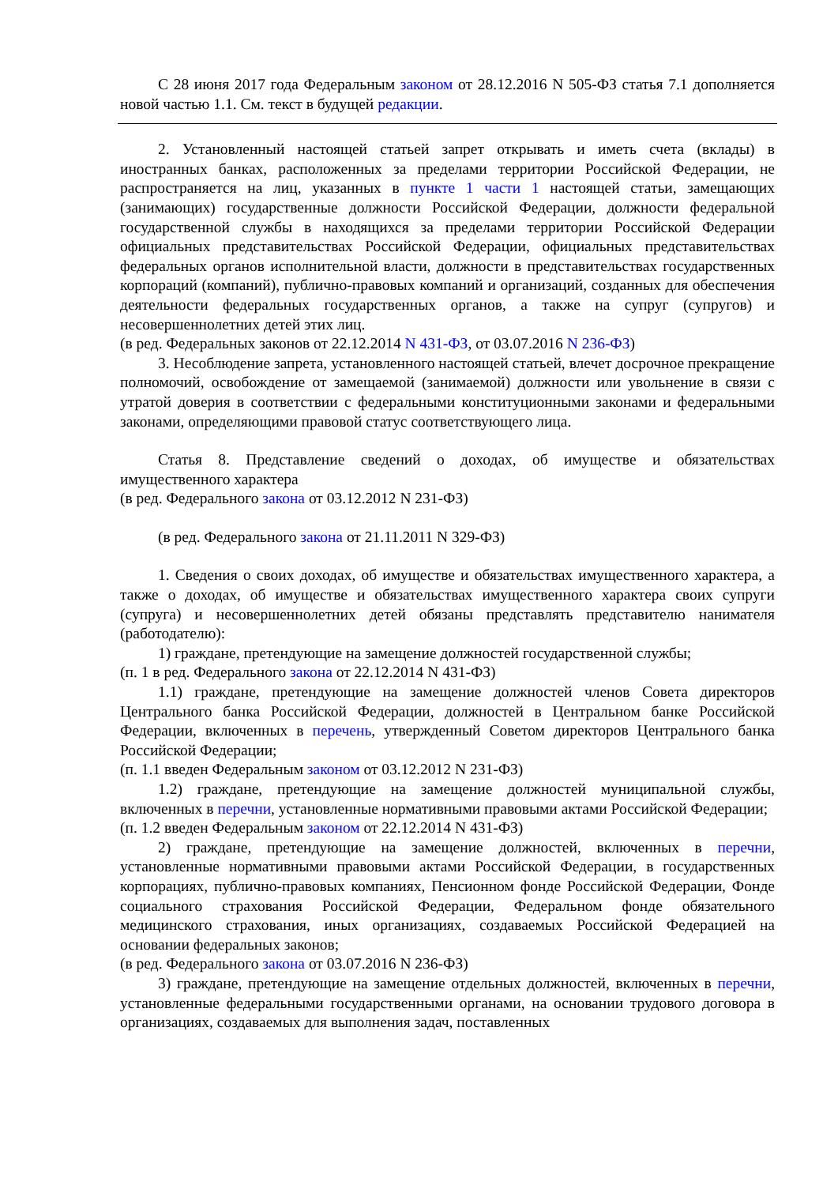С 28 июня 2017 года Федеральным законом от 28.12.2016 N 505-ФЗ статья 7.1 дополняется новой частью 1.1. См. текст в будущей редакции.
2. Установленный настоящей статьей запрет открывать и иметь счета (вклады) в иностранных банках, расположенных за пределами территории Российской Федерации, не распространяется на лиц, указанных в пункте 1 части 1 настоящей статьи, замещающих (занимающих) государственные должности Российской Федерации, должности федеральной государственной службы в находящихся за пределами территории Российской Федерации официальных представительствах Российской Федерации, официальных представительствах федеральных органов исполнительной власти, должности в представительствах государственных корпораций (компаний), публично-правовых компаний и организаций, созданных для обеспечения деятельности федеральных государственных органов, а также на супруг (супругов) и несовершеннолетних детей этих лиц.
(в ред. Федеральных законов от 22.12.2014 N 431-ФЗ, от 03.07.2016 N 236-ФЗ)
3. Несоблюдение запрета, установленного настоящей статьей, влечет досрочное прекращение полномочий, освобождение от замещаемой (занимаемой) должности или увольнение в связи с утратой доверия в соответствии с федеральными конституционными законами и федеральными законами, определяющими правовой статус соответствующего лица.
Статья 8. Представление сведений о доходах, об имуществе и обязательствах имущественного характера
(в ред. Федерального закона от 03.12.2012 N 231-ФЗ)
(в ред. Федерального закона от 21.11.2011 N 329-ФЗ)
1. Сведения о своих доходах, об имуществе и обязательствах имущественного характера, а также о доходах, об имуществе и обязательствах имущественного характера своих супруги (супруга) и несовершеннолетних детей обязаны представлять представителю нанимателя (работодателю):
1) граждане, претендующие на замещение должностей государственной службы;
(п. 1 в ред. Федерального закона от 22.12.2014 N 431-ФЗ)
1.1) граждане, претендующие на замещение должностей членов Совета директоров Центрального банка Российской Федерации, должностей в Центральном банке Российской Федерации, включенных в перечень, утвержденный Советом директоров Центрального банка Российской Федерации;
(п. 1.1 введен Федеральным законом от 03.12.2012 N 231-ФЗ)
1.2) граждане, претендующие на замещение должностей муниципальной службы, включенных в перечни, установленные нормативными правовыми актами Российской Федерации;
(п. 1.2 введен Федеральным законом от 22.12.2014 N 431-ФЗ)
2) граждане, претендующие на замещение должностей, включенных в перечни, установленные нормативными правовыми актами Российской Федерации, в государственных корпорациях, публично-правовых компаниях, Пенсионном фонде Российской Федерации, Фонде социального страхования Российской Федерации, Федеральном фонде обязательного медицинского страхования, иных организациях, создаваемых Российской Федерацией на основании федеральных законов;
(в ред. Федерального закона от 03.07.2016 N 236-ФЗ)
3) граждане, претендующие на замещение отдельных должностей, включенных в перечни, установленные федеральными государственными органами, на основании трудового договора в организациях, создаваемых для выполнения задач, поставленных